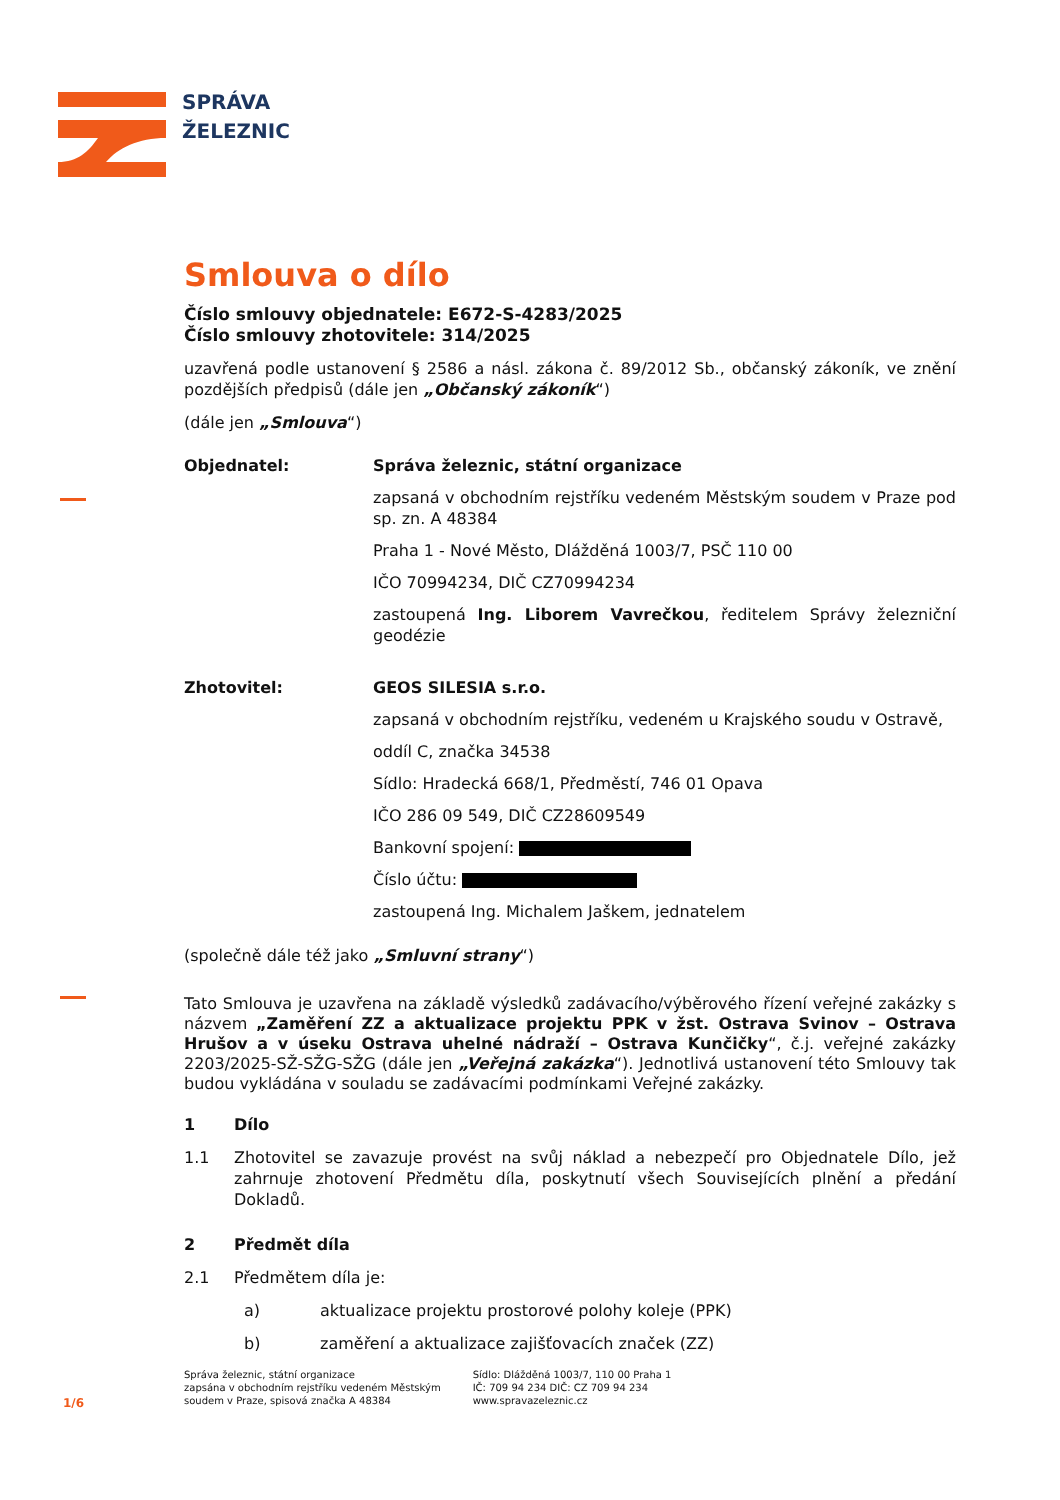SPRÁVA
ŽELEZNIC
Smlouva o dílo
Číslo smlouvy objednatele: E672-S-4283/2025
Číslo smlouvy zhotovitele: 314/2025
uzavřená podle ustanovení § 2586 a násl. zákona č. 89/2012 Sb., občanský zákoník, ve znění pozdějších předpisů (dále jen „Občanský zákoník“)
(dále jen „Smlouva“)
Objednatel: Správa železnic, státní organizace
zapsaná v obchodním rejstříku vedeném Městským soudem v Praze pod sp. zn. A 48384
Praha 1 - Nové Město, Dlážděná 1003/7, PSČ 110 00
IČO 70994234, DIČ CZ70994234
zastoupená Ing. Liborem Vavrečkou, ředitelem Správy železniční geodézie
Zhotovitel: GEOS SILESIA s.r.o.
zapsaná v obchodním rejstříku, vedeném u Krajského soudu v Ostravě,
oddíl C, značka 34538
Sídlo: Hradecká 668/1, Předměstí, 746 01 Opava
IČO 286 09 549, DIČ CZ28609549
Bankovní spojení:
Číslo účtu:
zastoupená Ing. Michalem Jaškem, jednatelem
(společně dále též jako „Smluvní strany“)
Tato Smlouva je uzavřena na základě výsledků zadávacího/výběrového řízení veřejné zakázky s názvem „Zaměření ZZ a aktualizace projektu PPK v žst. Ostrava Svinov – Ostrava Hrušov a v úseku Ostrava uhelné nádraží – Ostrava Kunčičky“, č.j. veřejné zakázky 2203/2025-SŽ-SŽG-SŽG (dále jen „Veřejná zakázka“). Jednotlivá ustanovení této Smlouvy tak budou vykládána v souladu se zadávacími podmínkami Veřejné zakázky.
1 Dílo
1.1 Zhotovitel se zavazuje provést na svůj náklad a nebezpečí pro Objednatele Dílo, jež zahrnuje zhotovení Předmětu díla, poskytnutí všech Souvisejících plnění a předání Dokladů.
2 Předmět díla
2.1
Předmětem díla je:
a)
aktualizace projektu prostorové polohy koleje (PPK)
b)
zaměření a aktualizace zajišťovacích značek (ZZ)
Správa železnic, státní organizace
zapsána v obchodním rejstříku vedeném Městským
soudem v Praze, spisová značka A 48384
Sídlo: Dlážděná 1003/7, 110 00 Praha 1
IČ: 709 94 234 DIČ: CZ 709 94 234
www.spravazeleznic.cz
1/6